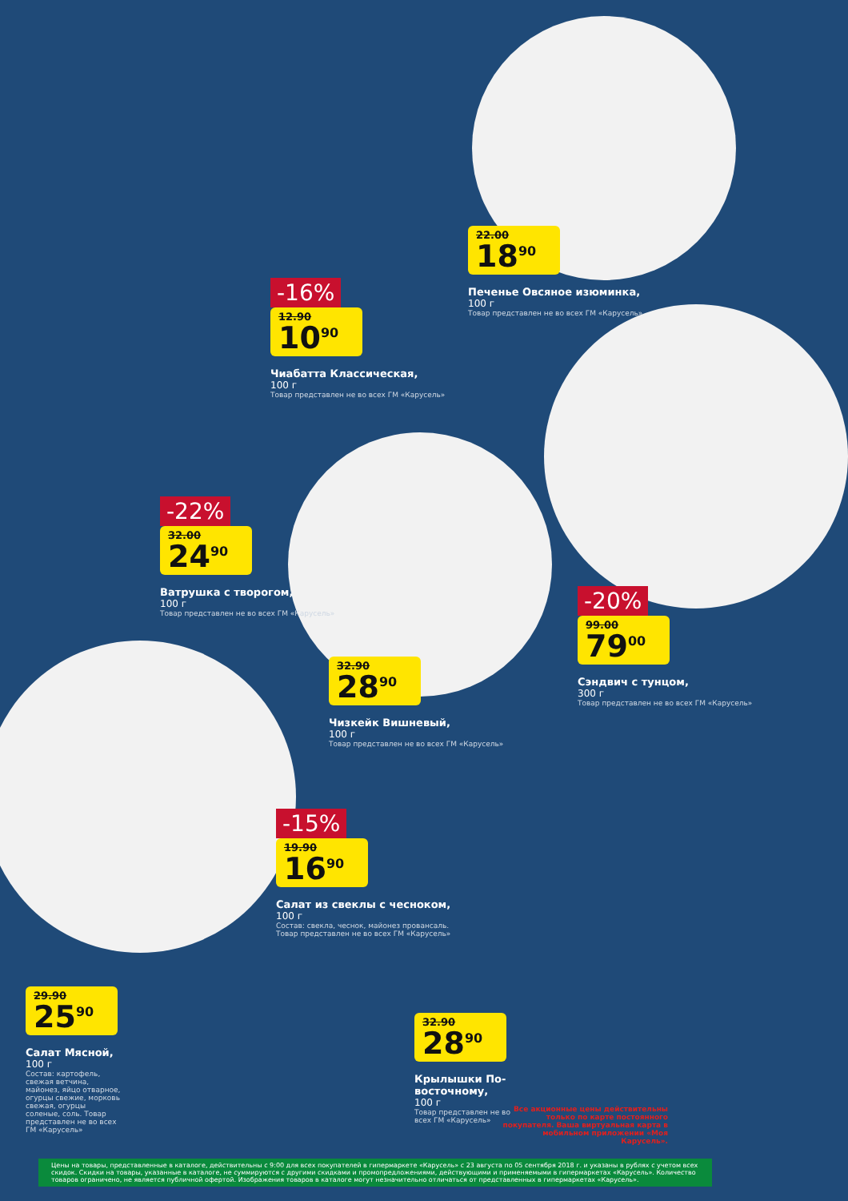22.00
18<sup>90</sup>
Печенье Овсяное изюминка,
100 г
Товар представлен не во всех ГМ «Карусель»
-16%
12.90
10<sup>90</sup>
Чиабатта Классическая,
100 г
Товар представлен не во всех ГМ «Карусель»
-22%
32.00
24<sup>90</sup>
Ватрушка с творогом,
100 г
Товар представлен не во всех ГМ «Карусель»
-20%
99.00
79<sup>00</sup>
Сэндвич с тунцом,
300 г
Товар представлен не во всех ГМ «Карусель»
32.90
28<sup>90</sup>
Чизкейк Вишневый,
100 г
Товар представлен не во всех ГМ «Карусель»
-15%
19.90
16<sup>90</sup>
Салат из свеклы с чесноком,
100 г
Состав: свекла, чеснок, майонез провансаль. Товар представлен не во всех ГМ «Карусель»
29.90
25<sup>90</sup>
Салат Мясной,
100 г
Состав: картофель, свежая ветчина, майонез, яйцо отварное, огурцы свежие, морковь свежая, огурцы соленые, соль. Товар представлен не во всех ГМ «Карусель»
32.90
28<sup>90</sup>
Крылышки По-восточному,
100 г
Товар представлен не во всех ГМ «Карусель»
Все акционные цены действительны только по карте постоянного покупателя. Ваша виртуальная карта в мобильном приложении «Моя Карусель».
Цены на товары, представленные в каталоге, действительны с 9:00 для всех покупателей в гипермаркете «Карусель» с 23 августа по 05 сентября 2018 г. и указаны в рублях с учетом всех скидок. Скидки на товары, указанные в каталоге, не суммируются с другими скидками и промопредложениями, действующими и применяемыми в гипермаркетах «Карусель». Количество товаров ограничено, не является публичной офертой. Изображения товаров в каталоге могут незначительно отличаться от представленных в гипермаркетах «Карусель».